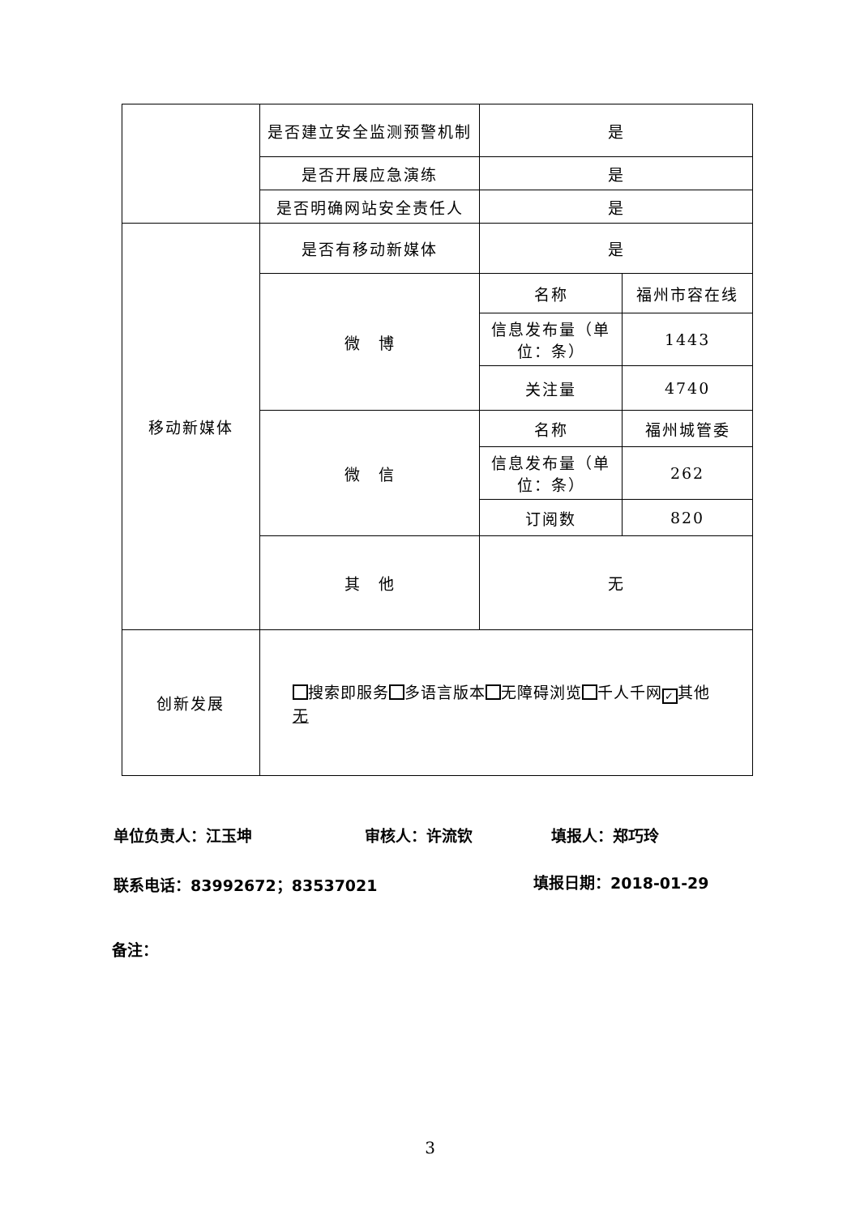| | 是否建立安全监测预警机制 | 是 | |
| | 是否开展应急演练 | 是 | |
| | 是否明确网站安全责任人 | 是 | |
| 移动新媒体 | 是否有移动新媒体 | 是 | |
| | 微 博 | 名称 | 福州市容在线 |
| | | 信息发布量（单位：条） | 1443 |
| | | 关注量 | 4740 |
| | 微 信 | 名称 | 福州城管委 |
| | | 信息发布量（单位：条） | 262 |
| | | 订阅数 | 820 |
| | 其 他 | 无 | |
| 创新发展 | 搜索即服务 多语言版本 无障碍浏览 千人千网 ✓ 其他 无 | | |
单位负责人：江玉坤 审核人：许流钦 填报人：郑巧玲
联系电话：83992672；83537021 填报日期：2018-01-29
备注：
3